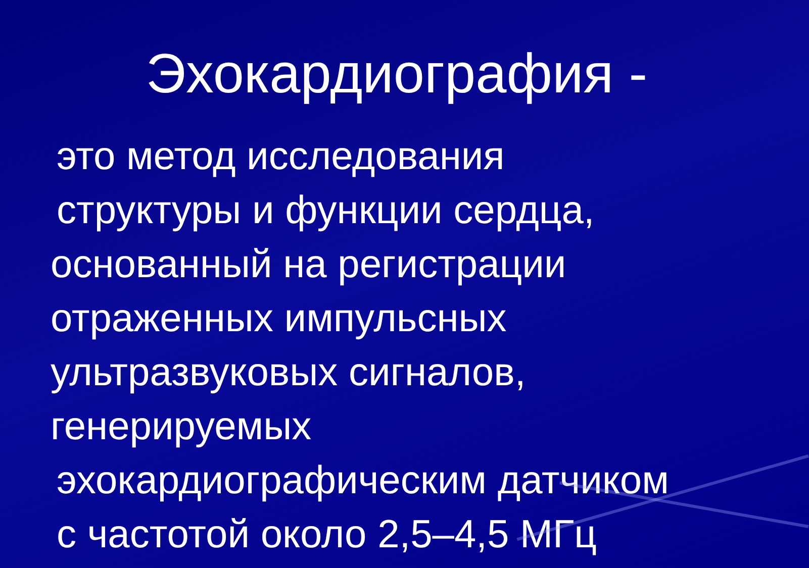Эхокардиография -
это метод исследования
структуры и функции сердца,
основанный на регистрации
отраженных импульсных
ультразвуковых сигналов,
генерируемых
эхокардиографическим датчиком
с частотой около 2,5–4,5 МГц